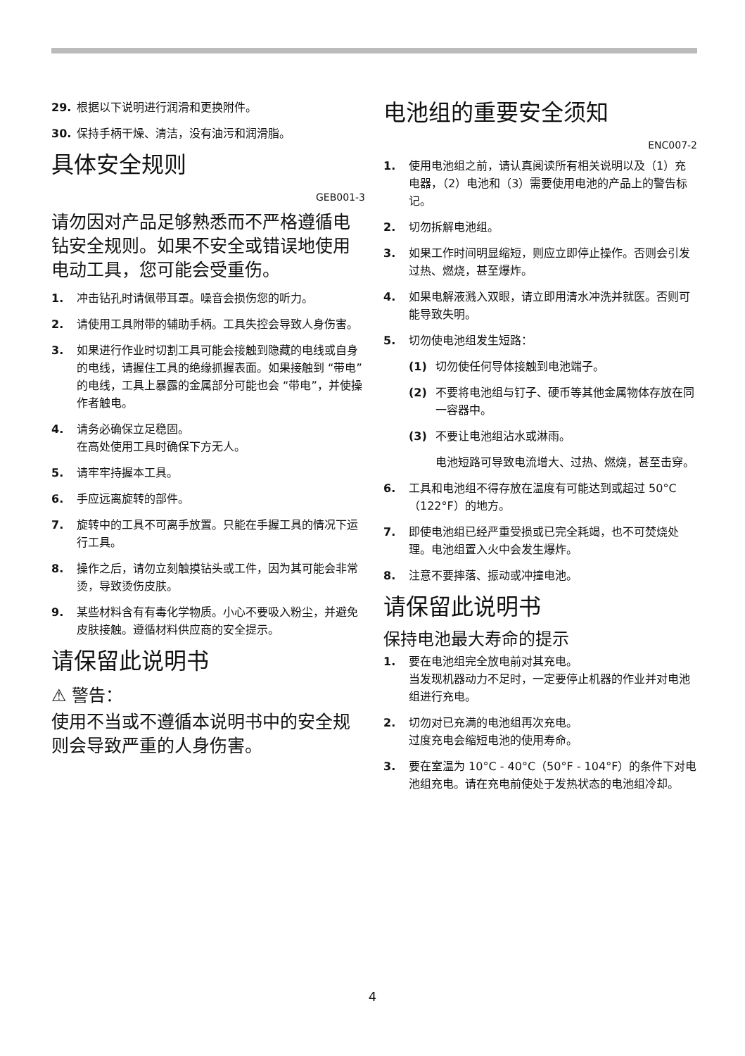29. 根据以下说明进行润滑和更换附件。
30. 保持手柄干燥、清洁，没有油污和润滑脂。
具体安全规则
GEB001-3
请勿因对产品足够熟悉而不严格遵循电钻安全规则。如果不安全或错误地使用电动工具，您可能会受重伤。
1. 冲击钻孔时请佩带耳罩。噪音会损伤您的听力。
2. 请使用工具附带的辅助手柄。工具失控会导致人身伤害。
3. 如果进行作业时切割工具可能会接触到隐藏的电线或自身的电线，请握住工具的绝缘抓握表面。如果接触到 “带电”的电线，工具上暴露的金属部分可能也会 “带电”，并使操作者触电。
4. 请务必确保立足稳固。
在高处使用工具时确保下方无人。
5. 请牢牢持握本工具。
6. 手应远离旋转的部件。
7. 旋转中的工具不可离手放置。只能在手握工具的情况下运行工具。
8. 操作之后，请勿立刻触摸钻头或工件，因为其可能会非常烫，导致烫伤皮肤。
9. 某些材料含有有毒化学物质。小心不要吸入粉尘，并避免皮肤接触。遵循材料供应商的安全提示。
请保留此说明书
⚠ 警告：
使用不当或不遵循本说明书中的安全规则会导致严重的人身伤害。
电池组的重要安全须知
ENC007-2
1. 使用电池组之前，请认真阅读所有相关说明以及（1）充电器，（2）电池和（3）需要使用电池的产品上的警告标记。
2. 切勿拆解电池组。
3. 如果工作时间明显缩短，则应立即停止操作。否则会引发过热、燃烧，甚至爆炸。
4. 如果电解液溅入双眼，请立即用清水冲洗并就医。否则可能导致失明。
5. 切勿使电池组发生短路：
(1) 切勿使任何导体接触到电池端子。
(2) 不要将电池组与钉子、硬币等其他金属物体存放在同一容器中。
(3) 不要让电池组沾水或淋雨。
电池短路可导致电流增大、过热、燃烧，甚至击穿。
6. 工具和电池组不得存放在温度有可能达到或超过 50°C（122°F）的地方。
7. 即使电池组已经严重受损或已完全耗竭，也不可焚烧处理。电池组置入火中会发生爆炸。
8. 注意不要摔落、振动或冲撞电池。
请保留此说明书
保持电池最大寿命的提示
1. 要在电池组完全放电前对其充电。
当发现机器动力不足时，一定要停止机器的作业并对电池组进行充电。
2. 切勿对已充满的电池组再次充电。
过度充电会缩短电池的使用寿命。
3. 要在室温为 10°C - 40°C（50°F - 104°F）的条件下对电池组充电。请在充电前使处于发热状态的电池组冷却。
4